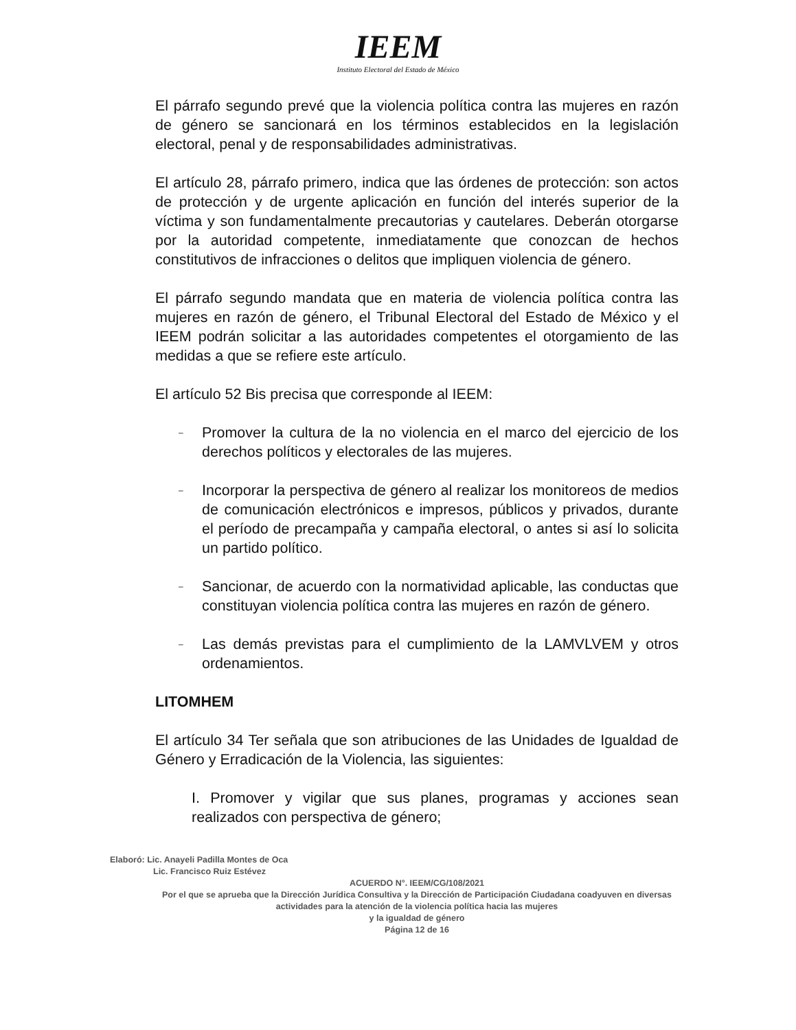IEEM
Instituto Electoral del Estado de México
El párrafo segundo prevé que la violencia política contra las mujeres en razón de género se sancionará en los términos establecidos en la legislación electoral, penal y de responsabilidades administrativas.
El artículo 28, párrafo primero, indica que las órdenes de protección: son actos de protección y de urgente aplicación en función del interés superior de la víctima y son fundamentalmente precautorias y cautelares. Deberán otorgarse por la autoridad competente, inmediatamente que conozcan de hechos constitutivos de infracciones o delitos que impliquen violencia de género.
El párrafo segundo mandata que en materia de violencia política contra las mujeres en razón de género, el Tribunal Electoral del Estado de México y el IEEM podrán solicitar a las autoridades competentes el otorgamiento de las medidas a que se refiere este artículo.
El artículo 52 Bis precisa que corresponde al IEEM:
– Promover la cultura de la no violencia en el marco del ejercicio de los derechos políticos y electorales de las mujeres.
– Incorporar la perspectiva de género al realizar los monitoreos de medios de comunicación electrónicos e impresos, públicos y privados, durante el período de precampaña y campaña electoral, o antes si así lo solicita un partido político.
– Sancionar, de acuerdo con la normatividad aplicable, las conductas que constituyan violencia política contra las mujeres en razón de género.
– Las demás previstas para el cumplimiento de la LAMVLVEM y otros ordenamientos.
LITOMHEM
El artículo 34 Ter señala que son atribuciones de las Unidades de Igualdad de Género y Erradicación de la Violencia, las siguientes:
I. Promover y vigilar que sus planes, programas y acciones sean realizados con perspectiva de género;
Elaboró: Lic. Anayeli Padilla Montes de Oca
Lic. Francisco Ruiz Estévez
ACUERDO N°. IEEM/CG/108/2021
Por el que se aprueba que la Dirección Jurídica Consultiva y la Dirección de Participación Ciudadana coadyuven en diversas actividades para la atención de la violencia política hacia las mujeres
y la igualdad de género
Página 12 de 16